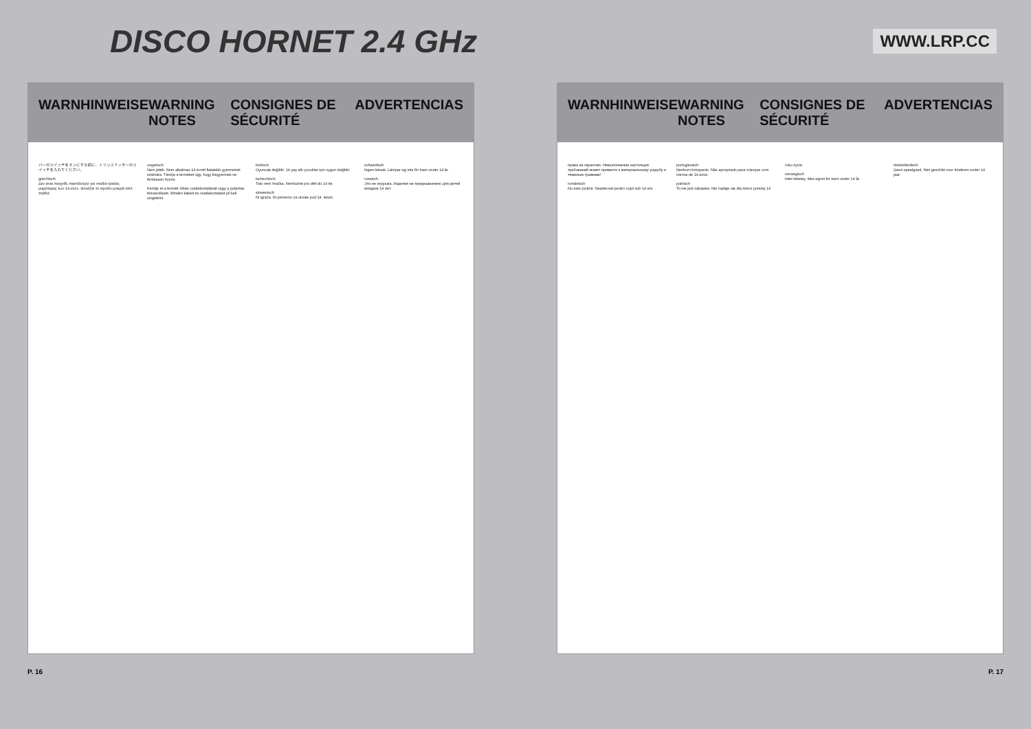DISCO HORNET 2.4 GHz
WWW.LRP.CC
WARNHINWEISE WARNING NOTES CONSIGNES DE SÉCURITÉ ADVERTENCIAS
バーのスイッチをオンにする前に、トランスミッターのスイッチを入れてください。
griechisch
Δεν είναι παιχνίδι. Ακατάλληλο για παιδιά ηλικίας μικρότερης των 14 ετών. Φυλάξτε το προϊόν μακριά από παιδιά.
ungarisch
Nem játék. Nem alkalmas 14 évnél fiatalabb gyermekek számára. Tárolja a terméket úgy, hogy kisgyermek ne férhessen hozzá.
Kerülje el a termék hibás csatlakoztatását vagy a polaritás felcserélését. Minden kábelt és csatlakoztatást jól kell szigetelni.
türkisch
Oyuncak değildir. 14 yaş altı çocuklar için uygun değildir.
tschechisch
Toto není hračka. Nevhodné pro děti do 14 let.
slowenisch
Ni igrača. Ni primerno za otroke pod 14. letom.
schwedisch
Ingen leksak. Lämpar sig inte för barn under 14 år.
russisch
Это не игрушка. Изделие не предназначено для детей младше 14 лет.
WARNHINWEISE WARNING NOTES CONSIGNES DE SÉCURITÉ ADVERTENCIAS
права на гарантию. Невыполнение настоящих требований может привести к материальному ущербу и тяжелым травмам!
rumänisch
Nu este jucărie. Neadecvat pentru copii sub 14 ani.
portugiesisch
Nenhum brinquedo. Não apropriado para crianças com menos de 14 anos.
polnisch
To nie jest zabawka. Nie nadaje się dla dzieci poniżej 14 roku życia.
norwegisch
Intet leketøy. Ikke egnet for barn under 14 år.
niederländisch
Geen speelgoed. Niet geschikt voor kinderen onder 14 jaar.
P. 16 P. 17